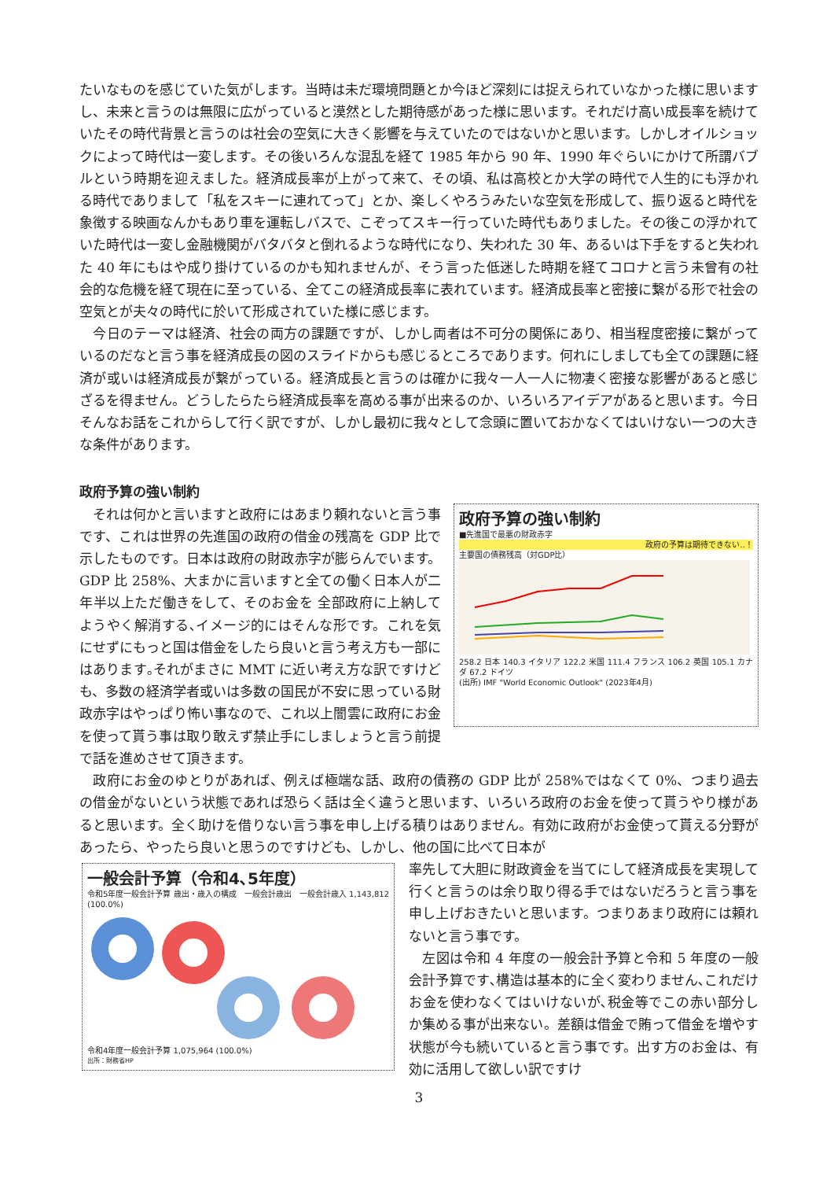たいなものを感じていた気がします。当時は未だ環境問題とか今ほど深刻には捉えられていなかった様に思いますし、未来と言うのは無限に広がっていると漠然とした期待感があった様に思います。それだけ高い成長率を続けていたその時代背景と言うのは社会の空気に大きく影響を与えていたのではないかと思います。しかしオイルショックによって時代は一変します。その後いろんな混乱を経て 1985 年から 90 年、1990 年ぐらいにかけて所謂バブルという時期を迎えました。経済成長率が上がって来て、その頃、私は高校とか大学の時代で人生的にも浮かれる時代でありまして「私をスキーに連れてって」とか、楽しくやろうみたいな空気を形成して、振り返ると時代を象徴する映画なんかもあり車を運転しバスで、こぞってスキー行っていた時代もありました。その後この浮かれていた時代は一変し金融機関がバタバタと倒れるような時代になり、失われた 30 年、あるいは下手をすると失われた 40 年にもはや成り掛けているのかも知れませんが、そう言った低迷した時期を経てコロナと言う未曾有の社会的な危機を経て現在に至っている、全てこの経済成長率に表れています。経済成長率と密接に繋がる形で社会の空気とが夫々の時代に於いて形成されていた様に感じます。
　今日のテーマは経済、社会の両方の課題ですが、しかし両者は不可分の関係にあり、相当程度密接に繋がっているのだなと言う事を経済成長の図のスライドからも感じるところであります。何れにしましても全ての課題に経済が或いは経済成長が繋がっている。経済成長と言うのは確かに我々一人一人に物凄く密接な影響があると感じざるを得ません。どうしたらたら経済成長率を高める事が出来るのか、いろいろアイデアがあると思います。今日そんなお話をこれからして行く訳ですが、しかし最初に我々として念頭に置いておかなくてはいけない一つの大きな条件があります。
政府予算の強い制約
政府予算の強い制約
■先進国で最悪の財政赤字
政府の予算は期待できない‥！
主要国の債務残高（対GDP比）
258.2 日本 140.3 イタリア 122.2 米国 111.4 フランス 106.2 英国 105.1 カナダ 67.2 ドイツ
(出所) IMF "World Economic Outlook" (2023年4月)
　それは何かと言いますと政府にはあまり頼れないと言う事です、これは世界の先進国の政府の借金の残高を GDP 比で示したものです。日本は政府の財政赤字が膨らんでいます。GDP 比 258%、大まかに言いますと全ての働く日本人が二年半以上ただ働きをして、そのお金を 全部政府に上納してようやく解消する､イメージ的にはそんな形です。これを気にせずにもっと国は借金をしたら良いと言う考え方も一部にはあります｡それがまさに MMT に近い考え方な訳ですけども、多数の経済学者或いは多数の国民が不安に思っている財政赤字はやっぱり怖い事なので、これ以上闇雲に政府にお金を使って貰う事は取り敢えず禁止手にしましょうと言う前提で話を進めさせて頂きます。
　政府にお金のゆとりがあれば、例えば極端な話、政府の債務の GDP 比が 258%ではなくて 0%、つまり過去の借金がないという状態であれば恐らく話は全く違うと思います、いろいろ政府のお金を使って貰うやり様があると思います。全く助けを借りない言う事を申し上げる積りはありません。有効に政府がお金使って貰える分野があったら、やったら良いと思うのですけども、しかし、他の国に比べて日本が
一般会計予算（令和4､5年度）
令和5年度一般会計予算 歳出・歳入の構成　一般会計歳出　一般会計歳入 1,143,812 (100.0%)
令和4年度一般会計予算 1,075,964 (100.0%)
出所：財務省HP
率先して大胆に財政資金を当てにして経済成長を実現して行くと言うのは余り取り得る手ではないだろうと言う事を申し上げおきたいと思います。つまりあまり政府には頼れないと言う事です。
　左図は令和 4 年度の一般会計予算と令和 5 年度の一般会計予算です､構造は基本的に全く変わりません､これだけお金を使わなくてはいけないが､税金等でこの赤い部分しか集める事が出来ない。差額は借金で賄って借金を増やす状態が今も続いていると言う事です。出す方のお金は、有効に活用して欲しい訳ですけ
3